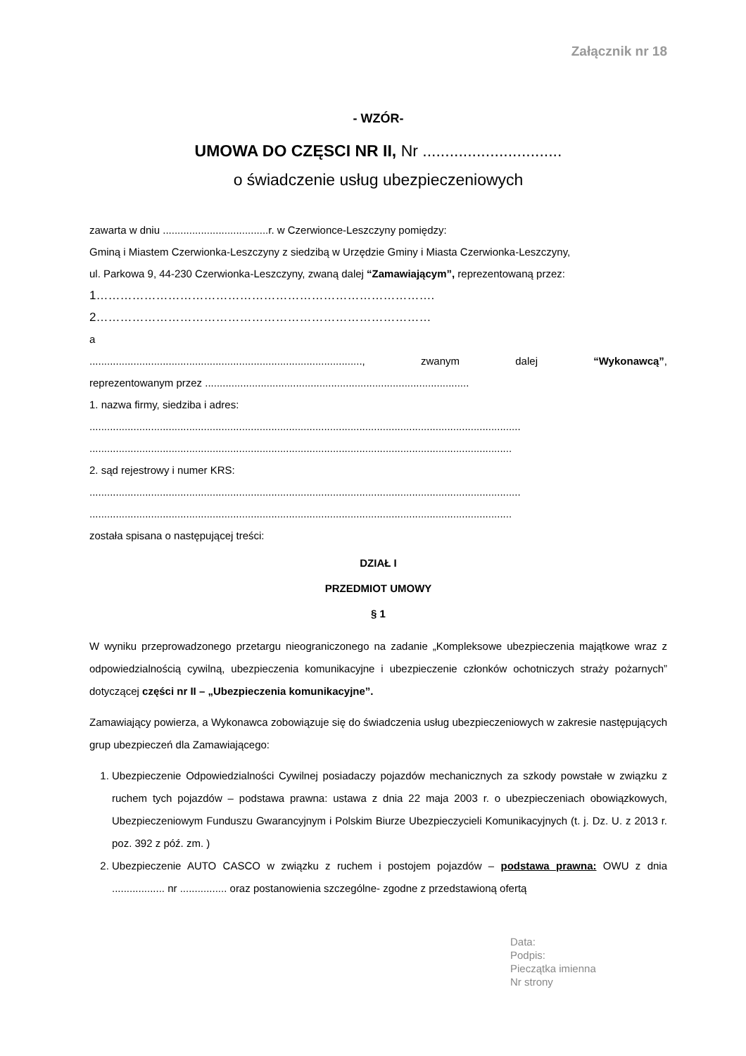Załącznik nr 18
- WZÓR-
UMOWA DO CZĘSCI NR II, Nr ...............................
o świadczenie usług ubezpieczeniowych
zawarta w dniu ....................................r. w Czerwionce-Leszczyny pomiędzy:
Gminą i Miastem Czerwionka-Leszczyny z siedzibą w Urzędzie Gminy i Miasta Czerwionka-Leszczyny,
ul. Parkowa 9, 44-230 Czerwionka-Leszczyny, zwaną dalej “Zamawiającym”, reprezentowaną przez:
1………………………………………………………………………….
2…………………………………………………………………………
a
............................................................................................., zwanym dalej “Wykonawcą”,
reprezentowanym przez ..........................................................................................
1. nazwa firmy, siedziba i adres:
...................................................................................................................................................
................................................................................................................................................
2. sąd rejestrowy i numer KRS:
...................................................................................................................................................
................................................................................................................................................
została spisana o następującej treści:
DZIAŁ I
PRZEDMIOT UMOWY
§ 1
W wyniku przeprowadzonego przetargu nieograniczonego na zadanie „Kompleksowe ubezpieczenia majątkowe wraz z odpowiedzialnością cywilną, ubezpieczenia komunikacyjne i ubezpieczenie członków ochotniczych straży pożarnych” dotyczącej części nr II – „Ubezpieczenia komunikacyjne”.
Zamawiający powierza, a Wykonawca zobowiązuje się do świadczenia usług ubezpieczeniowych w zakresie następujących grup ubezpieczeń dla Zamawiającego:
1. Ubezpieczenie Odpowiedzialności Cywilnej posiadaczy pojazdów mechanicznych za szkody powstałe w związku z ruchem tych pojazdów – podstawa prawna: ustawa z dnia 22 maja 2003 r. o ubezpieczeniach obowiązkowych, Ubezpieczeniowym Funduszu Gwarancyjnym i Polskim Biurze Ubezpieczycieli Komunikacyjnych (t. j. Dz. U. z 2013 r. poz. 392 z póź. zm. )
2. Ubezpieczenie AUTO CASCO w związku z ruchem i postojem pojazdów – podstawa prawna: OWU z dnia .................. nr ................ oraz postanowienia szczególne- zgodne z przedstawioną ofertą
Data:
Podpis:
Pieczątka imienna
Nr strony